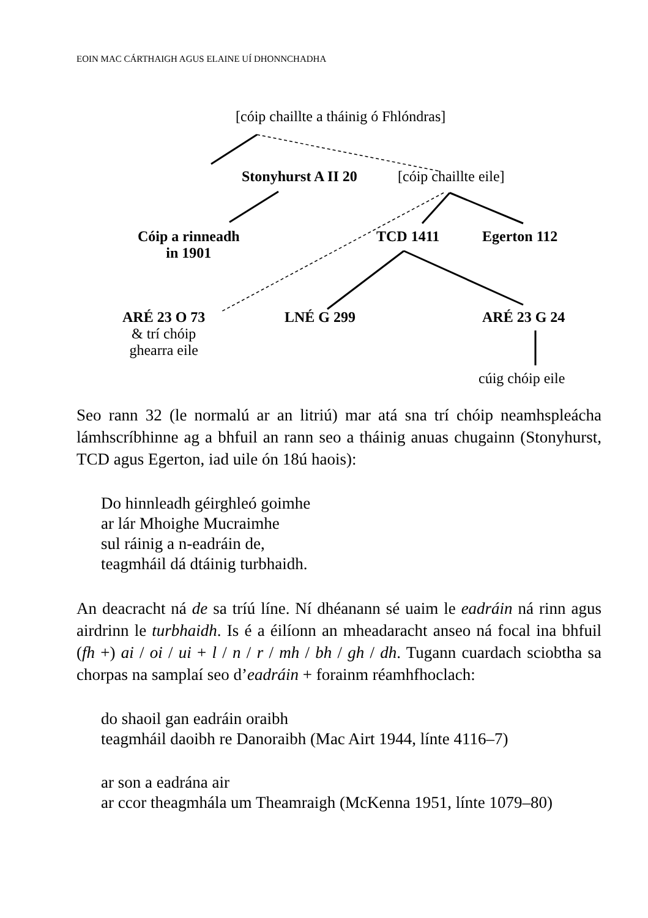EOIN MAC CÁRTHAIGH AGUS ELAINE UÍ DHONNCHADHA
[cóip chaillte a tháinig ó Fhlóndras]
Stonyhurst A II 20 [cóip chaillte eile]
Cóip a rinneadh
in 1901
TCD 1411 Egerton 112
ARÉ 23 O 73
& trí chóip
ghearra eile
LNÉ G 299 ARÉ 23 G 24
cúig chóip eile
Seo rann 32 (le normalú ar an litriú) mar atá sna trí chóip neamhspleácha lámhscríbhinne ag a bhfuil an rann seo a tháinig anuas chugainn (Stonyhurst, TCD agus Egerton, iad uile ón 18ú haois):
Do hinnleadh géirghleó goimhe
ar lár Mhoighe Mucraimhe
sul ráinig a n-eadráin de,
teagmháil dá dtáinig turbhaidh.
An deacracht ná de sa tríú líne. Ní dhéanann sé uaim le eadráin ná rinn agus airdrinn le turbhaidh. Is é a éilíonn an mheadaracht anseo ná focal ina bhfuil (fh +) ai / oi / ui + l / n / r / mh / bh / gh / dh. Tugann cuardach sciobtha sa chorpas na samplaí seo d’eadráin + forainm réamhfhoclach:
do shaoil gan eadráin oraibh
teagmháil daoibh re Danoraibh (Mac Airt 1944, línte 4116–7)
ar son a eadrána air
ar ccor theagmhála um Theamraigh (McKenna 1951, línte 1079–80)